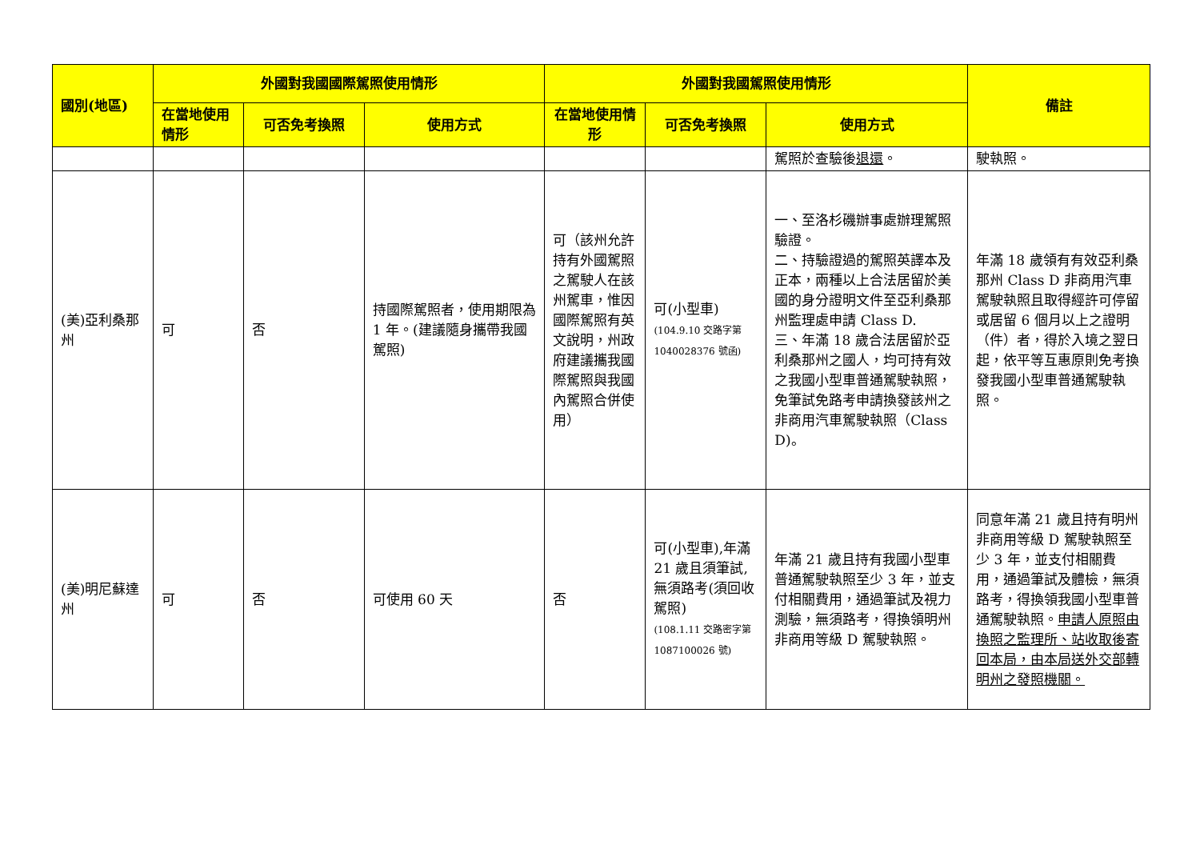| 國別(地區) | 外國對我國國際駕照使用情形 | | | 外國對我國駕照使用情形 | | | 備註 |
| --- | --- | --- | --- | --- | --- | --- | --- |
| | 在當地使用情形 | 可否免考換照 | 使用方式 | 在當地使用情形 | 可否免考換照 | 使用方式 | |
| | | | | | | 駕照於查驗後 退還 。 | 駛執照。 |
| (美)亞利桑那州 | 可 | 否 | 持國際駕照者，使用期限為 1 年。(建議隨身攜帶我國駕照) | 可（該州允許持有外國駕照之駕駛人在該州駕車，惟因國際駕照有英文說明，州政府建議攜我國際駕照與我國內駕照合併使用） | 可(小型車) (104.9.10 交路字第1040028376 號函) | 一、至洛杉磯辦事處辦理駕照驗證。 二、持驗證過的駕照英譯本及正本，兩種以上合法居留於美國的身分證明文件至亞利桑那州監理處申請 Class D. 三、年滿 18 歲合法居留於亞利桑那州之國人，均可持有效之我國小型車普通駕駛執照，免筆試免路考申請換發該州之非商用汽車駕駛執照（Class D)。 | 年滿 18 歲領有有效亞利桑那州 Class D 非商用汽車駕駛執照且取得經許可停留或居留 6 個月以上之證明（件）者，得於入境之翌日起，依平等互惠原則免考換發我國小型車普通駕駛執照。 |
| (美)明尼蘇達州 | 可 | 否 | 可使用 60 天 | 否 | 可(小型車),年滿 21 歲且須筆試,無須路考(須回收駕照) (108.1.11 交路密字第 1087100026 號) | 年滿 21 歲且持有我國小型車普通駕駛執照至少 3 年，並支付相關費用，通過筆試及視力測驗，無須路考，得換領明州非商用等級 D 駕駛執照。 | 同意年滿 21 歲且持有明州非商用等級 D 駕駛執照至少 3 年，並支付相關費用，通過筆試及體檢，無須路考，得換領我國小型車普通駕駛執照。 申請人原照由換照之監理所、站收取後寄回本局，由本局送外交部轉明州之發照機關。 |